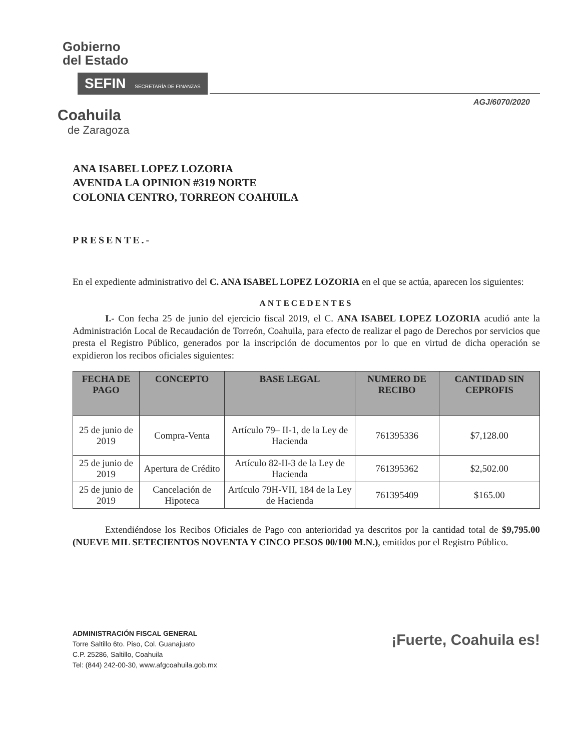Gobierno
del Estado
SEFIN SECRETARÍA DE FINANZAS
AGJ/6070/2020
Coahuila
de Zaragoza
ANA ISABEL LOPEZ LOZORIA
AVENIDA LA OPINION #319 NORTE
COLONIA CENTRO, TORREON COAHUILA
PRESENTE.-
En el expediente administrativo del C. ANA ISABEL LOPEZ LOZORIA en el que se actúa, aparecen los siguientes:
ANTECEDENTES
I.- Con fecha 25 de junio del ejercicio fiscal 2019, el C. ANA ISABEL LOPEZ LOZORIA acudió ante la Administración Local de Recaudación de Torreón, Coahuila, para efecto de realizar el pago de Derechos por servicios que presta el Registro Público, generados por la inscripción de documentos por lo que en virtud de dicha operación se expidieron los recibos oficiales siguientes:
| FECHA DE PAGO | CONCEPTO | BASE LEGAL | NUMERO DE RECIBO | CANTIDAD SIN CEPROFIS |
| --- | --- | --- | --- | --- |
| 25 de junio de 2019 | Compra-Venta | Artículo 79– II-1, de la Ley de Hacienda | 761395336 | $7,128.00 |
| 25 de junio de 2019 | Apertura de Crédito | Artículo 82-II-3 de la Ley de Hacienda | 761395362 | $2,502.00 |
| 25 de junio de 2019 | Cancelación de Hipoteca | Artículo 79H-VII, 184 de la Ley de Hacienda | 761395409 | $165.00 |
Extendiéndose los Recibos Oficiales de Pago con anterioridad ya descritos por la cantidad total de $9,795.00 (NUEVE MIL SETECIENTOS NOVENTA Y CINCO PESOS 00/100 M.N.), emitidos por el Registro Público.
ADMINISTRACIÓN FISCAL GENERAL
Torre Saltillo 6to. Piso, Col. Guanajuato
C.P. 25286, Saltillo, Coahuila
Tel: (844) 242-00-30, www.afgcoahuila.gob.mx
¡Fuerte, Coahuila es!